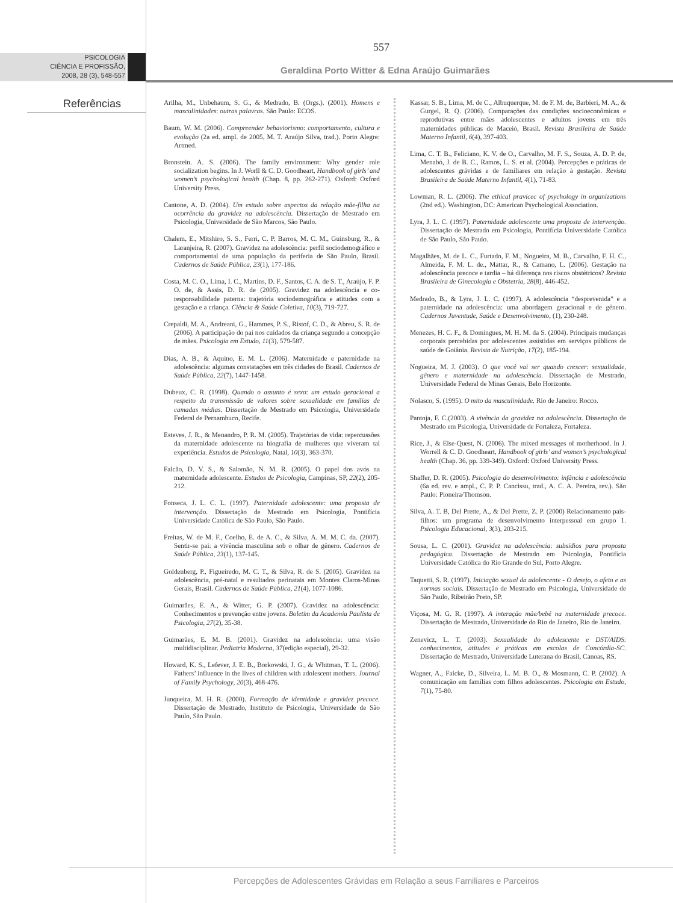557
PSICOLOGIA
CIÊNCIA E PROFISSÃO,
2008, 28 (3), 548-557
Geraldina Porto Witter & Edna Araújo Guimarães
Referências
Arilha, M., Unbehaum, S. G., & Medrado, B. (Orgs.). (2001). Homens e masculinidades: outras palavras. São Paulo: ECOS.
Baum, W. M. (2006). Compreender behaviorismo: comportamento, cultura e evolução (2a ed. ampl. de 2005, M. T. Araújo Silva, trad.). Porto Alegre: Artmed.
Bronstein. A. S. (2006). The family environment: Why gender role socialization begins. In J. Worll & C. D. Goodheart, Handbook of girls’ and women’s psychological health (Chap. 8, pp. 262-271). Oxford: Oxford University Press.
Cantone, A. D. (2004). Um estudo sobre aspectos da relação mãe-filha na ocorrência da gravidez na adolescência. Dissertação de Mestrado em Psicologia, Universidade de São Marcos, São Paulo.
Chalem, E., Mitshiro, S. S., Ferri, C. P. Barros, M. C. M., Guinsburg, R., & Laranjeira, R. (2007). Gravidez na adolescência: perfil sociodemográfico e comportamental de uma população da periferia de São Paulo, Brasil. Cadernos de Saúde Pública, 23(1), 177-186.
Costa, M. C. O., Lima, I. C., Martins, D. F., Santos, C. A. de S. T., Araújo, F. P. O. de, & Assis, D. R. de (2005). Gravidez na adolescência e co-responsabilidade paterna: trajetória sociodemográfica e atitudes com a gestação e a criança. Ciência & Saúde Coletiva, 10(3), 719-727.
Crepaldi, M. A., Andreani, G., Hammes, P. S., Ristof, C. D., & Abreu, S. R. de (2006). A participação do pai nos cuidados da criança segundo a concepção de mães. Psicologia em Estudo, 11(3), 579-587.
Dias, A. B., & Aquino, E. M. L. (2006). Maternidade e paternidade na adolescência: algumas constatações em três cidades do Brasil. Cadernos de Saúde Pública, 22(7), 1447-1458.
Dubeux, C. R. (1998). Quando o assunto é sexo: um estudo geracional a respeito da transmissão de valores sobre sexualidade em famílias de camadas médias. Dissertação de Mestrado em Psicologia, Universidade Federal de Pernambuco, Recife.
Esteves, J. R., & Menandro, P. R. M. (2005). Trajetórias de vida: repercussões da maternidade adolescente na biografia de mulheres que viveram tal experiência. Estudos de Psicologia, Natal, 10(3), 363-370.
Falcão, D. V. S., & Salomão, N. M. R. (2005). O papel dos avós na maternidade adolescente. Estudos de Psicologia, Campinas, SP, 22(2), 205-212.
Fonseca, J. L. C. L. (1997). Paternidade adolescente: uma proposta de intervenção. Dissertação de Mestrado em Psicologia, Pontifícia Universidade Católica de São Paulo, São Paulo.
Freitas, W. de M. F., Coelho, E. de A. C., & Silva, A. M. M. C. da. (2007). Sentir-se pai: a vivência masculina sob o olhar de gênero. Cadernos de Saúde Pública, 23(1), 137-145.
Goldenberg, P., Figueiredo, M. C. T., & Silva, R. de S. (2005). Gravidez na adolescência, pré-natal e resultados perinatais em Montes Claros-Minas Gerais, Brasil. Cadernos de Saúde Pública, 21(4), 1077-1086.
Guimarães, E. A., & Witter, G. P. (2007). Gravidez na adolescência: Conhecimentos e prevenção entre jovens. Boletim da Academia Paulista de Psicologia, 27(2), 35-38.
Guimarães, E. M. B. (2001). Gravidez na adolescência: uma visão multidisciplinar. Pediatria Moderna, 37(edição especial), 29-32.
Howard, K. S., Lefever, J. E. B., Borkowski, J. G., & Whitman, T. L. (2006). Fathers’ influence in the lives of children with adolescent mothers. Journal of Family Psychology, 20(3), 468-476.
Junqueira, M. H. R. (2000). Formação de identidade e gravidez precoce. Dissertação de Mestrado, Instituto de Psicologia, Universidade de São Paulo, São Paulo.
Kassar, S. B., Lima, M. de C., Albuquerque, M. de F. M. de, Barbieri, M. A., & Gurgel, R. Q. (2006). Comparações das condições socioeconômicas e reprodutivas entre mães adolescentes e adultos jovens em três maternidades públicas de Maceió, Brasil. Revista Brasileira de Saúde Materno Infantil, 6(4), 397-403.
Lima, C. T. B., Feliciano, K. V. de O., Carvalho, M. F. S., Souza, A. D. P. de, Menabó, J. de B. C., Ramos, L. S. et al. (2004). Percepções e práticas de adolescentes grávidas e de familiares em relação à gestação. Revista Brasileira de Saúde Materno Infantil, 4(1), 71-83.
Lowman, R. L. (2006). The ethical pravicec of psychology in organizations (2nd ed.). Washington, DC: American Psychological Association.
Lyra, J. L. C. (1997). Paternidade adolescente uma proposta de intervenção. Dissertação de Mestrado em Psicologia, Pontifícia Universidade Católica de São Paulo, São Paulo.
Magalhães, M. de L. C., Furtado, F. M., Nogueira, M. B., Carvalho, F. H. C., Almeida, F. M. L. de., Mattar, R., & Camano, L. (2006). Gestação na adolescência precoce e tardia – há diferença nos riscos obstétricos? Revista Brasileira de Ginecologia e Obstetria, 28(8), 446-452.
Medrado, B., & Lyra, J. L. C. (1997). A adolescência “desprevenida” e a paternidade na adolescência: uma abordagem geracional e de gênero. Cadernos Juventude, Saúde e Desenvolvimento, (1), 230-248.
Menezes, H. C. F., & Domingues, M. H. M. da S. (2004). Principais mudanças corporais percebidas por adolescentes assistidas em serviços públicos de saúde de Goiânia. Revista de Nutrição, 17(2), 185-194.
Nogueira, M. J. (2003). O que você vai ser quando crescer: sexualidade, gênero e maternidade na adolescência. Dissertação de Mestrado, Universidade Federal de Minas Gerais, Belo Horizonte.
Nolasco, S. (1995). O mito da masculinidade. Rio de Janeiro: Rocco.
Pantoja, F. C.(2003). A vivência da gravidez na adolescência. Dissertação de Mestrado em Psicologia, Universidade de Fortaleza, Fortaleza.
Rice, J., & Else-Quest, N. (2006). The mixed messages of motherhood. In J. Worrell & C. D. Goodheart, Handbook of girls’ and women’s psychological health (Chap. 36, pp. 339-349). Oxford: Oxford University Press.
Shaffer, D. R. (2005). Psicologia do desenvolvimento: infância e adolescência (6a ed. rev. e ampl., C. P. P. Cancissu, trad., A. C. A. Pereira, rev.). São Paulo: Pioneira/Thomson.
Silva, A. T. B, Del Prette, A., & Del Prette, Z. P. (2000) Relacionamento pais-filhos: um programa de desenvolvimento interpessoal em grupo 1. Psicologia Educacional, 3(3), 203-215.
Sousa, L. C. (2001). Gravidez na adolescência: subsídios para proposta pedagógica. Dissertação de Mestrado em Psicologia, Pontifícia Universidade Católica do Rio Grande do Sul, Porto Alegre.
Taquetti, S. R. (1997). Iniciação sexual da adolescente - O desejo, o afeto e as normas sociais. Dissertação de Mestrado em Psicologia, Universidade de São Paulo, Ribeirão Preto, SP.
Viçosa, M. G. R. (1997). A interação mãe/bebê na maternidade precoce. Dissertação de Mestrado, Universidade do Rio de Janeiro, Rio de Janeiro.
Zenevicz, L. T. (2003). Sexualidade do adolescente e DST/AIDS: conhecimentos, atitudes e práticas em escolas de Concórdia-SC. Dissertação de Mestrado, Universidade Luterana do Brasil, Canoas, RS.
Wagner, A., Falcke, D., Silveira, L. M. B. O., & Mosmann, C. P. (2002). A comunicação em famílias com filhos adolescentes. Psicologia em Estudo, 7(1), 75-80.
Percepções de Adolescentes Grávidas em Relação a seus Familiares e Parceiros